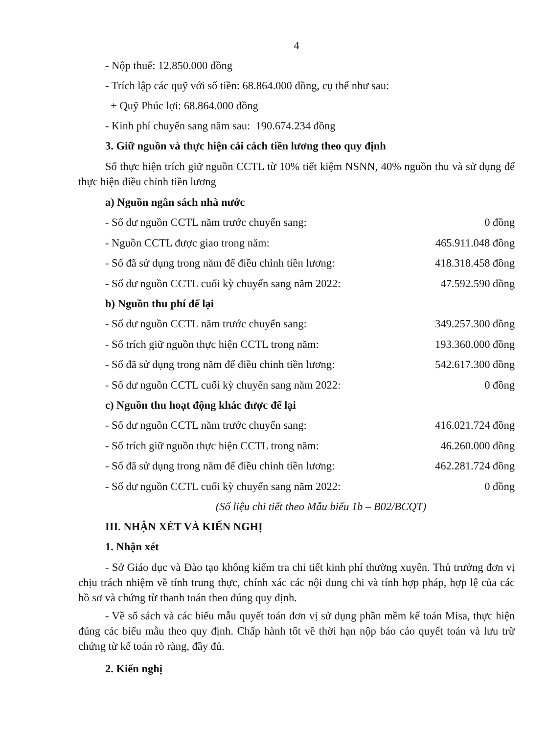4
- Nộp thuế: 12.850.000 đồng
- Trích lập các quỹ với số tiền: 68.864.000 đồng, cụ thể như sau:
+ Quỹ Phúc lợi: 68.864.000 đồng
- Kinh phí chuyển sang năm sau: 190.674.234 đồng
3. Giữ nguồn và thực hiện cải cách tiền lương theo quy định
Số thực hiện trích giữ nguồn CCTL từ 10% tiết kiệm NSNN, 40% nguồn thu và sử dụng để thực hiện điều chỉnh tiền lương
a) Nguồn ngân sách nhà nước
- Số dư nguồn CCTL năm trước chuyển sang: 0 đồng
- Nguồn CCTL được giao trong năm: 465.911.048 đồng
- Số đã sử dụng trong năm để điều chỉnh tiền lương: 418.318.458 đồng
- Số dư nguồn CCTL cuối kỳ chuyển sang năm 2022: 47.592.590 đồng
b) Nguồn thu phí để lại
- Số dư nguồn CCTL năm trước chuyển sang: 349.257.300 đồng
- Số trích giữ nguồn thực hiện CCTL trong năm: 193.360.000 đồng
- Số đã sử dụng trong năm để điều chỉnh tiền lương: 542.617.300 đồng
- Số dư nguồn CCTL cuối kỳ chuyển sang năm 2022: 0 đồng
c) Nguồn thu hoạt động khác được để lại
- Số dư nguồn CCTL năm trước chuyển sang: 416.021.724 đồng
- Số trích giữ nguồn thực hiện CCTL trong năm: 46.260.000 đồng
- Số đã sử dụng trong năm để điều chỉnh tiền lương: 462.281.724 đồng
- Số dư nguồn CCTL cuối kỳ chuyển sang năm 2022: 0 đồng
(Số liệu chi tiết theo Mẫu biểu 1b – B02/BCQT)
III. NHẬN XÉT VÀ KIẾN NGHỊ
1. Nhận xét
- Sở Giáo dục và Đào tạo không kiểm tra chi tiết kinh phí thường xuyên. Thủ trưởng đơn vị chịu trách nhiệm về tính trung thực, chính xác các nội dung chi và tính hợp pháp, hợp lệ của các hồ sơ và chứng từ thanh toán theo đúng quy định.
- Về sổ sách và các biểu mẫu quyết toán đơn vị sử dụng phần mềm kế toán Misa, thực hiện đúng các biểu mẫu theo quy định. Chấp hành tốt về thời hạn nộp báo cáo quyết toán và lưu trữ chứng từ kế toán rõ ràng, đầy đủ.
2. Kiến nghị